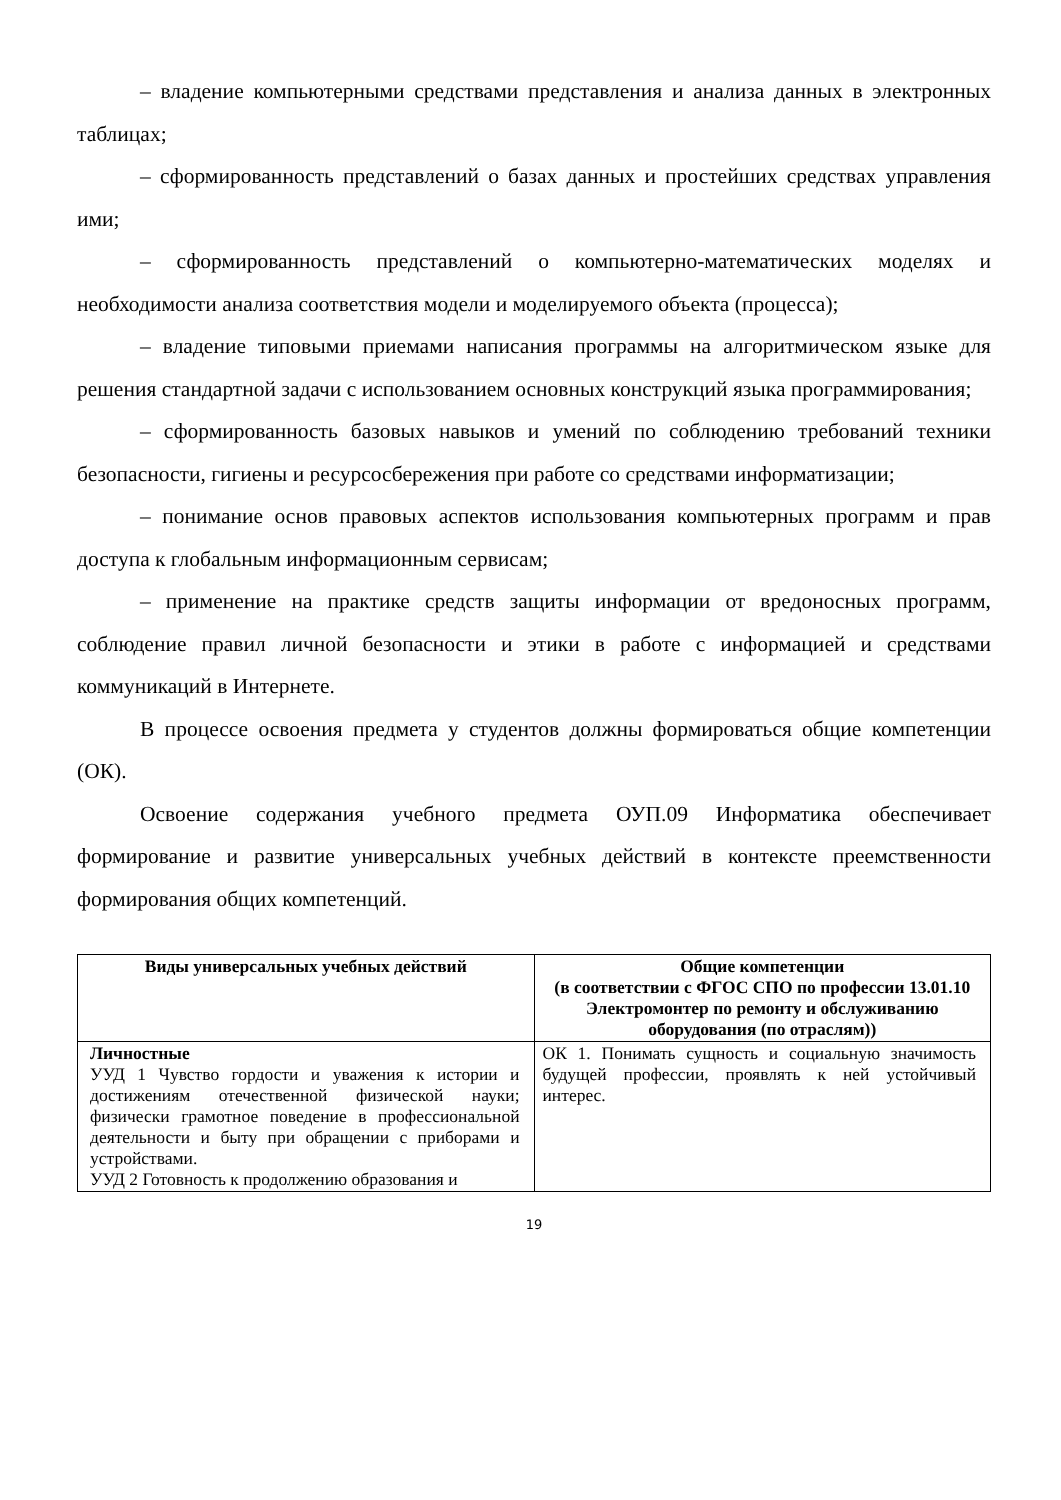– владение компьютерными средствами представления и анализа данных в электронных таблицах;
– сформированность представлений о базах данных и простейших средствах управления ими;
– сформированность представлений о компьютерно-математических моделях и необходимости анализа соответствия модели и моделируемого объекта (процесса);
– владение типовыми приемами написания программы на алгоритмическом языке для решения стандартной задачи с использованием основных конструкций языка программирования;
– сформированность базовых навыков и умений по соблюдению требований техники безопасности, гигиены и ресурсосбережения при работе со средствами информатизации;
– понимание основ правовых аспектов использования компьютерных программ и прав доступа к глобальным информационным сервисам;
– применение на практике средств защиты информации от вредоносных программ, соблюдение правил личной безопасности и этики в работе с информацией и средствами коммуникаций в Интернете.
В процессе освоения предмета у студентов должны формироваться общие компетенции (ОК).
Освоение содержания учебного предмета ОУП.09 Информатика обеспечивает формирование и развитие универсальных учебных действий в контексте преемственности формирования общих компетенций.
| Виды универсальных учебных действий | Общие компетенции (в соответствии с ФГОС СПО по профессии 13.01.10 Электромонтер по ремонту и обслуживанию оборудования (по отраслям)) |
| --- | --- |
| Личностные УУД 1 Чувство гордости и уважения к истории и достижениям отечественной физической науки; физически грамотное поведение в профессиональной деятельности и быту при обращении с приборами и устройствами. УУД 2 Готовность к продолжению образования и | ОК 1. Понимать сущность и социальную значимость будущей профессии, проявлять к ней устойчивый интерес. |
19